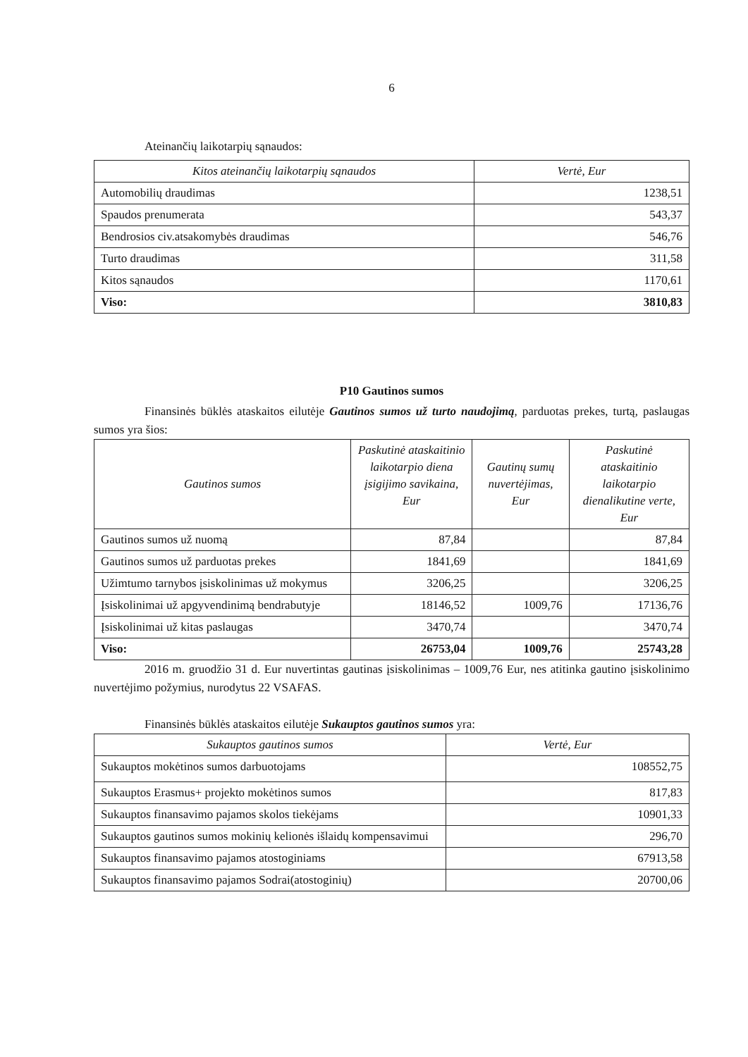6
Ateinančių laikotarpių sąnaudos:
| Kitos ateinančių laikotarpių sąnaudos | Vertė, Eur |
| --- | --- |
| Automobilių draudimas | 1238,51 |
| Spaudos prenumerata | 543,37 |
| Bendrosios civ.atsakomybės draudimas | 546,76 |
| Turto draudimas | 311,58 |
| Kitos sąnaudos | 1170,61 |
| Viso: | 3810,83 |
P10 Gautinos sumos
Finansinės būklės ataskaitos eilutėje Gautinos sumos už turto naudojimą, parduotas prekes, turtą, paslaugas sumos yra šios:
| Gautinos sumos | Paskutinė ataskaitinio laikotarpio diena įsigijimo savikaina, Eur | Gautinų sumų nuvertėjimas, Eur | Paskutinė ataskaitinio laikotarpio dienalikutine verte, Eur |
| --- | --- | --- | --- |
| Gautinos sumos už nuomą | 87,84 | | 87,84 |
| Gautinos sumos už parduotas prekes | 1841,69 | | 1841,69 |
| Užimtumo tarnybos įsiskolinimas už mokymus | 3206,25 | | 3206,25 |
| Įsiskolinimai už apgyvendinimą bendrabutyje | 18146,52 | 1009,76 | 17136,76 |
| Įsiskolinimai už kitas paslaugas | 3470,74 | | 3470,74 |
| Viso: | 26753,04 | 1009,76 | 25743,28 |
2016 m. gruodžio 31 d. Eur nuvertintas gautinas įsiskolinimas – 1009,76 Eur, nes atitinka gautino įsiskolinimo nuvertėjimo požymius, nurodytus 22 VSAFAS.
Finansinės būklės ataskaitos eilutėje Sukauptos gautinos sumos yra:
| Sukauptos gautinos sumos | Vertė, Eur |
| --- | --- |
| Sukauptos mokėtinos sumos darbuotojams | 108552,75 |
| Sukauptos Erasmus+ projekto mokėtinos sumos | 817,83 |
| Sukauptos finansavimo pajamos skolos tiekėjams | 10901,33 |
| Sukauptos gautinos sumos mokinių kelionės išlaidų kompensavimui | 296,70 |
| Sukauptos finansavimo pajamos atostoginiams | 67913,58 |
| Sukauptos finansavimo pajamos Sodrai(atostoginių) | 20700,06 |